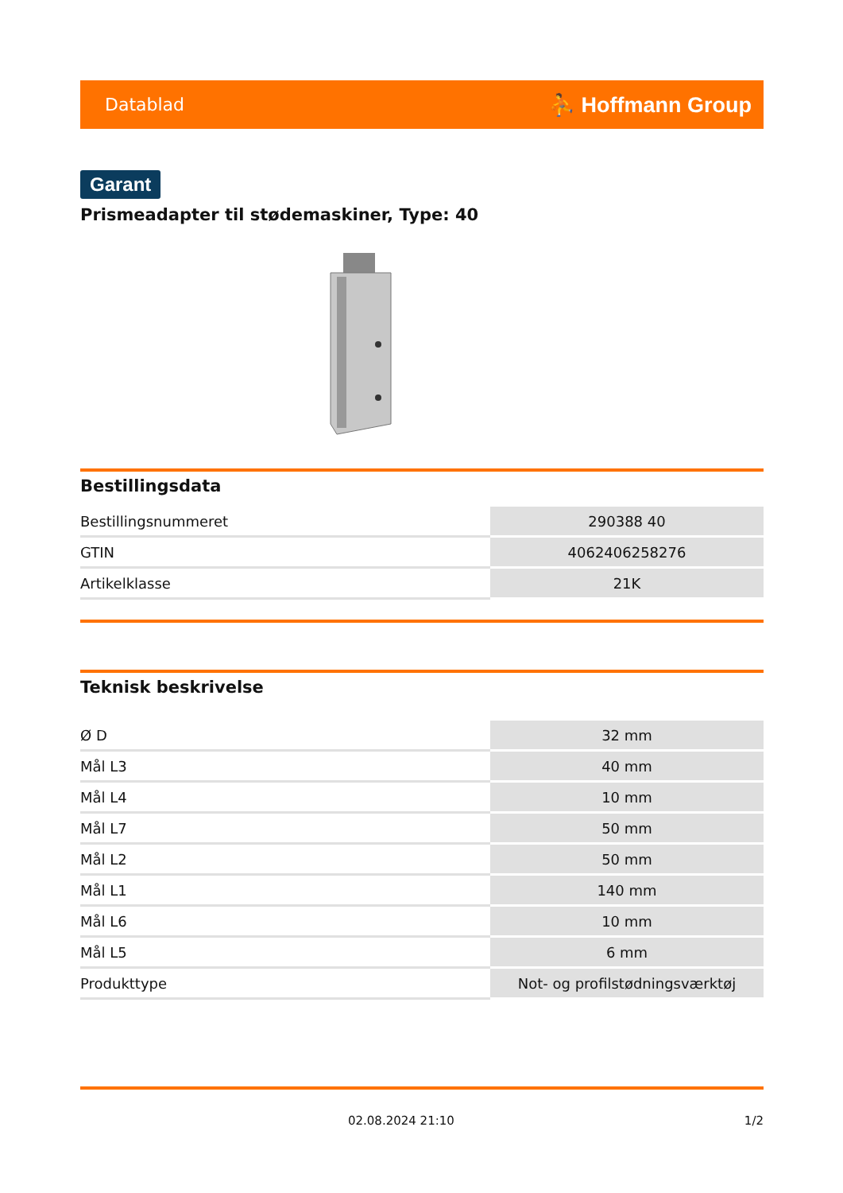Datablad ⛹ Hoffmann Group
Garant
Prismeadapter til stødemaskiner, Type: 40
Bestillingsdata
| Bestillingsnummeret | 290388 40 |
| GTIN | 4062406258276 |
| Artikelklasse | 21K |
Teknisk beskrivelse
| Ø D | 32 mm |
| Mål L3 | 40 mm |
| Mål L4 | 10 mm |
| Mål L7 | 50 mm |
| Mål L2 | 50 mm |
| Mål L1 | 140 mm |
| Mål L6 | 10 mm |
| Mål L5 | 6 mm |
| Produkttype | Not- og profilstødningsværktøj |
02.08.2024 21:10 1/2